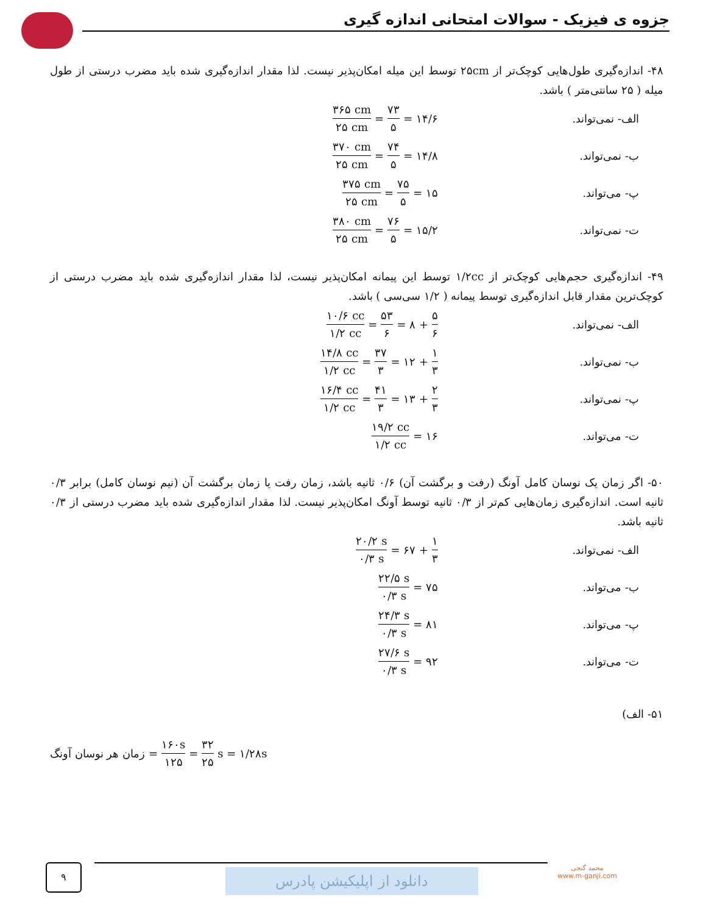جزوه ی فیزیک - سوالات امتحانی اندازه گیری
۴۸- اندازه‌گیری طول‌هایی کوچک‌تر از ۲۵cm توسط این میله امکان‌پذیر نیست. لذا مقدار اندازه‌گیری شده باید مضرب درستی از طول میله ( ۲۵ سانتی‌متر ) باشد.
الف- نمی‌تواند.
۳۶۵ cm ۲۵ cm = ۷۳ ۵ = ۱۴/۶
ب- نمی‌تواند.
۳۷۰ cm ۲۵ cm = ۷۴ ۵ = ۱۴/۸
پ- می‌تواند.
۳۷۵ cm ۲۵ cm = ۷۵ ۵ = ۱۵
ت- نمی‌تواند.
۳۸۰ cm ۲۵ cm = ۷۶ ۵ = ۱۵/۲
۴۹- اندازه‌گیری حجم‌هایی کوچک‌تر از ۱/۲cc توسط این پیمانه امکان‌پذیر نیست، لذا مقدار اندازه‌گیری شده باید مضرب درستی از کوچک‌ترین مقدار قابل اندازه‌گیری توسط پیمانه ( ۱/۲ سی‌سی ) باشد.
الف- نمی‌تواند.
۱۰/۶ cc ۱/۲ cc = ۵۳ ۶ = ۸ + ۵ ۶
ب- نمی‌تواند.
۱۴/۸ cc ۱/۲ cc = ۳۷ ۳ = ۱۲ + ۱ ۳
پ- نمی‌تواند.
۱۶/۴ cc ۱/۲ cc = ۴۱ ۳ = ۱۳ + ۲ ۳
ت- می‌تواند.
۱۹/۲ cc ۱/۲ cc = ۱۶
۵۰- اگر زمان یک نوسان کامل آونگ (رفت و برگشت آن) ۰/۶ ثانیه باشد، زمان رفت یا زمان برگشت آن (نیم نوسان کامل) برابر ۰/۳ ثانیه است. اندازه‌گیری زمان‌هایی کم‌تر از ۰/۳ ثانیه توسط آونگ امکان‌پذیر نیست. لذا مقدار اندازه‌گیری شده باید مضرب درستی از ۰/۳ ثانیه باشد.
الف- نمی‌تواند.
۲۰/۲ s ۰/۳ s = ۶۷ + ۱ ۳
ب- می‌تواند.
۲۲/۵ s ۰/۳ s = ۷۵
پ- می‌تواند.
۲۴/۳ s ۰/۳ s = ۸۱
ت- می‌تواند.
۲۷/۶ s ۰/۳ s = ۹۲
۵۱- الف)
زمان هر نوسان آونگ = ۱۶۰s ۱۲۵ = ۳۲ ۲۵ s = ۱/۲۸s
۹ دانلود از اپلیکیشن پادرس
محمد گنجی
www.m-ganji.com